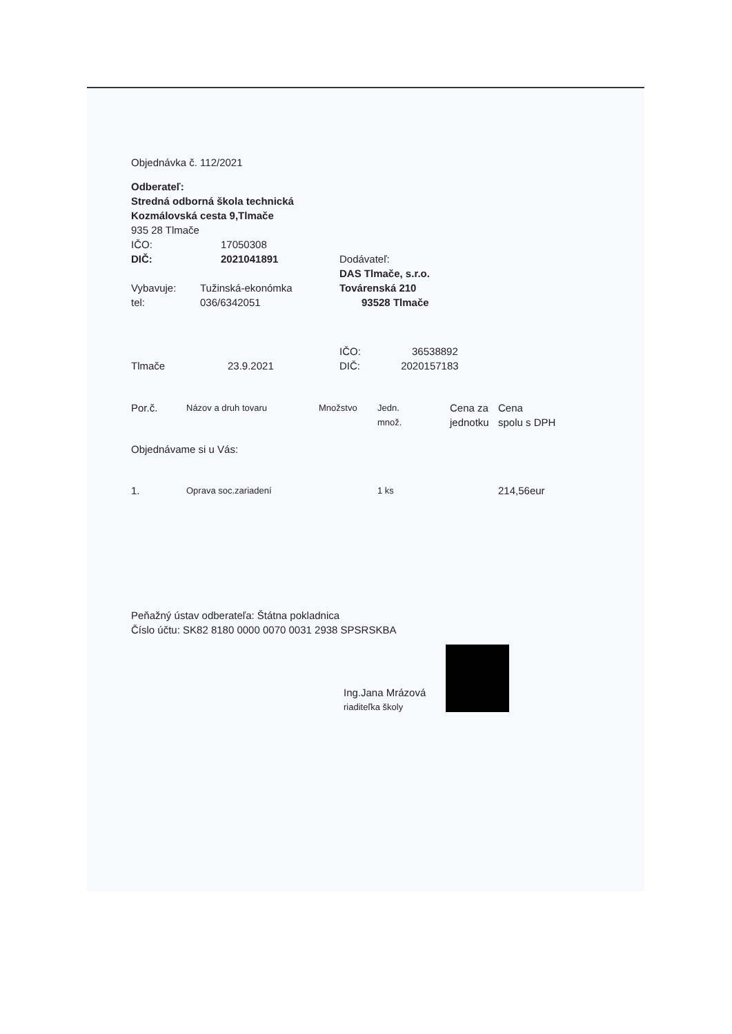Objednávka č. 112/2021
Odberateľ:
Stredná odborná škola technická
Kozmálovská cesta 9,Tlmače
935 28 Tlmače
| IČO: | 17050308 | |
| DIČ: | 2021041891 | Dodávateľ: |
| | | DAS Tlmače, s.r.o. |
| Vybavuje: | Tužinská-ekonómka | Továrenská 210 |
| tel: | 036/6342051 | 93528 Tlmače |
| | | IČO: 36538892 |
| Tlmače | 23.9.2021 | DIČ: 2020157183 |
| Por.č. | Názov a druh tovaru | Množstvo | Jedn. množ. | Cena za jednotku | Cena spolu s DPH |
| Objednávame si u Vás: | | | | | |
| 1. | Oprava soc.zariadení | | 1 ks | | 214,56eur |
Peňažný ústav odberateľa: Štátna pokladnica
Číslo účtu: SK82 8180 0000 0070 0031 2938 SPSRSKBA
Ing.Jana Mrázová
riaditeľka školy